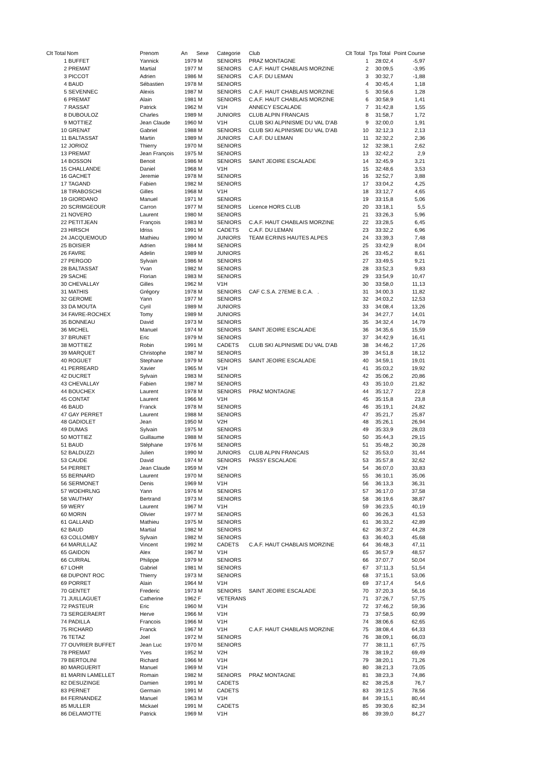| Clt Total | Nom | Prenom | An | Sexe | | Categorie | Club | Clt Total | Tps Total | Point Course |
| --- | --- | --- | --- | --- | --- | --- | --- | --- | --- | --- |
| 1 | BUFFET | Yannick | 1979 | M | | SENIORS | PRAZ MONTAGNE | 1 | 28:02,4 | -5,97 |
| 2 | PREMAT | Martial | 1977 | M | | SENIORS | C.A.F. HAUT CHABLAIS MORZINE | 2 | 30:09,5 | -3,95 |
| 3 | PICCOT | Adrien | 1986 | M | | SENIORS | C.A.F. DU LEMAN | 3 | 30:32,7 | -1,88 |
| 4 | BAUD | Sébastien | 1978 | M | | SENIORS | | 4 | 30:45,4 | 1,18 |
| 5 | SEVENNEC | Alexis | 1987 | M | | SENIORS | C.A.F. HAUT CHABLAIS MORZINE | 5 | 30:56,6 | 1,28 |
| 6 | PREMAT | Alain | 1981 | M | | SENIORS | C.A.F. HAUT CHABLAIS MORZINE | 6 | 30:58,9 | 1,41 |
| 7 | RASSAT | Patrick | 1962 | M | | V1H | ANNECY ESCALADE | 7 | 31:42,8 | 1,55 |
| 8 | DUBOULOZ | Charles | 1989 | M | | JUNIORS | CLUB ALPIN FRANCAIS | 8 | 31:58,7 | 1,72 |
| 9 | MOTTIEZ | Jean Claude | 1960 | M | | V1H | CLUB SKI ALPINISME DU VAL D'AB | 9 | 32:00,0 | 1,91 |
| 10 | GRENAT | Gabriel | 1988 | M | | SENIORS | CLUB SKI ALPINISME DU VAL D'AB | 10 | 32:12,3 | 2,13 |
| 11 | BALTASSAT | Martin | 1989 | M | | JUNIORS | C.A.F. DU LEMAN | 11 | 32:32,2 | 2,36 |
| 12 | JORIOZ | Thierry | 1970 | M | | SENIORS | | 12 | 32:38,1 | 2,62 |
| 13 | PREMAT | Jean François | 1975 | M | | SENIORS | | 13 | 32:42,2 | 2,9 |
| 14 | BOSSON | Benoit | 1986 | M | | SENIORS | SAINT JEOIRE ESCALADE | 14 | 32:45,9 | 3,21 |
| 15 | CHALLANDE | Daniel | 1968 | M | | V1H | | 15 | 32:48,6 | 3,53 |
| 16 | GACHET | Jeremie | 1978 | M | | SENIORS | | 16 | 32:52,7 | 3,88 |
| 17 | TAGAND | Fabien | 1982 | M | | SENIORS | | 17 | 33:04,2 | 4,25 |
| 18 | TIRABOSCHI | Gilles | 1968 | M | | V1H | | 18 | 33:12,7 | 4,65 |
| 19 | GIORDANO | Manuel | 1971 | M | | SENIORS | | 19 | 33:15,8 | 5,06 |
| 20 | SCRIMGEOUR | Carron | 1977 | M | | SENIORS | Licence HORS CLUB | 20 | 33:18,1 | 5,5 |
| 21 | NOVERO | Laurent | 1980 | M | | SENIORS | | 21 | 33:26,3 | 5,96 |
| 22 | PETITJEAN | François | 1983 | M | | SENIORS | C.A.F. HAUT CHABLAIS MORZINE | 22 | 33:28,5 | 6,45 |
| 23 | HIRSCH | Idriss | 1991 | M | | CADETS | C.A.F. DU LEMAN | 23 | 33:32,2 | 6,96 |
| 24 | JACQUEMOUD | Mathieu | 1990 | M | | JUNIORS | TEAM ECRINS HAUTES ALPES | 24 | 33:39,3 | 7,48 |
| 25 | BOISIER | Adrien | 1984 | M | | SENIORS | | 25 | 33:42,9 | 8,04 |
| 26 | FAVRE | Adelin | 1989 | M | | JUNIORS | | 26 | 33:45,2 | 8,61 |
| 27 | PERGOD | Sylvain | 1986 | M | | SENIORS | | 27 | 33:49,5 | 9,21 |
| 28 | BALTASSAT | Yvan | 1982 | M | | SENIORS | | 28 | 33:52,3 | 9,83 |
| 29 | SACHE | Florian | 1983 | M | | SENIORS | | 29 | 33:54,9 | 10,47 |
| 30 | CHEVALLAY | Gilles | 1962 | M | | V1H | | 30 | 33:58,0 | 11,13 |
| 31 | MATHIS | Grégory | 1978 | M | | SENIORS | CAF C.S.A. 27EME B.C.A. . | 31 | 34:00,3 | 11,82 |
| 32 | GEROME | Yann | 1977 | M | | SENIORS | | 32 | 34:03,2 | 12,53 |
| 33 | DA MOUTA | Cyril | 1989 | M | | JUNIORS | | 33 | 34:08,4 | 13,26 |
| 34 | FAVRE-ROCHEX | Tomy | 1989 | M | | JUNIORS | | 34 | 34:27,7 | 14,01 |
| 35 | BONNEAU | David | 1973 | M | | SENIORS | | 35 | 34:32,4 | 14,79 |
| 36 | MICHEL | Manuel | 1974 | M | | SENIORS | SAINT JEOIRE ESCALADE | 36 | 34:35,6 | 15,59 |
| 37 | BRUNET | Eric | 1979 | M | | SENIORS | | 37 | 34:42,9 | 16,41 |
| 38 | MOTTIEZ | Robin | 1991 | M | | CADETS | CLUB SKI ALPINISME DU VAL D'AB | 38 | 34:46,2 | 17,26 |
| 39 | MARQUET | Christophe | 1987 | M | | SENIORS | | 39 | 34:51,8 | 18,12 |
| 40 | ROGUET | Stephane | 1979 | M | | SENIORS | SAINT JEOIRE ESCALADE | 40 | 34:59,1 | 19,01 |
| 41 | PERREARD | Xavier | 1965 | M | | V1H | | 41 | 35:03,2 | 19,92 |
| 42 | DUCRET | Sylvain | 1983 | M | | SENIORS | | 42 | 35:06,2 | 20,86 |
| 43 | CHEVALLAY | Fabien | 1987 | M | | SENIORS | | 43 | 35:10,0 | 21,82 |
| 44 | BOUCHEX | Laurent | 1978 | M | | SENIORS | PRAZ MONTAGNE | 44 | 35:12,7 | 22,8 |
| 45 | CONTAT | Laurent | 1966 | M | | V1H | | 45 | 35:15,8 | 23,8 |
| 46 | BAUD | Franck | 1978 | M | | SENIORS | | 46 | 35:19,1 | 24,82 |
| 47 | GAY PERRET | Laurent | 1988 | M | | SENIORS | | 47 | 35:21,7 | 25,87 |
| 48 | GADIOLET | Jean | 1950 | M | | V2H | | 48 | 35:26,1 | 26,94 |
| 49 | DUMAS | Sylvain | 1975 | M | | SENIORS | | 49 | 35:33,9 | 28,03 |
| 50 | MOTTIEZ | Guillaume | 1988 | M | | SENIORS | | 50 | 35:44,3 | 29,15 |
| 51 | BAUD | Stéphane | 1976 | M | | SENIORS | | 51 | 35:48,2 | 30,28 |
| 52 | BALDUZZI | Julien | 1990 | M | | JUNIORS | CLUB ALPIN FRANCAIS | 52 | 35:53,0 | 31,44 |
| 53 | CAUDE | David | 1974 | M | | SENIORS | PASSY ESCALADE | 53 | 35:57,8 | 32,62 |
| 54 | PERRET | Jean Claude | 1959 | M | | V2H | | 54 | 36:07,0 | 33,83 |
| 55 | BERNARD | Laurent | 1970 | M | | SENIORS | | 55 | 36:10,1 | 35,06 |
| 56 | SERMONET | Denis | 1969 | M | | V1H | | 56 | 36:13,3 | 36,31 |
| 57 | WOEHRLNG | Yann | 1976 | M | | SENIORS | | 57 | 36:17,0 | 37,58 |
| 58 | VAUTHAY | Bertrand | 1973 | M | | SENIORS | | 58 | 36:19,6 | 38,87 |
| 59 | WERY | Laurent | 1967 | M | | V1H | | 59 | 36:23,5 | 40,19 |
| 60 | MORIN | Olivier | 1977 | M | | SENIORS | | 60 | 36:26,3 | 41,53 |
| 61 | GALLAND | Mathieu | 1975 | M | | SENIORS | | 61 | 36:33,2 | 42,89 |
| 62 | BAUD | Martial | 1982 | M | | SENIORS | | 62 | 36:37,2 | 44,28 |
| 63 | COLLOMBY | Sylvain | 1982 | M | | SENIORS | | 63 | 36:40,3 | 45,68 |
| 64 | MARULLAZ | Vincent | 1992 | M | | CADETS | C.A.F. HAUT CHABLAIS MORZINE | 64 | 36:48,3 | 47,11 |
| 65 | GAIDON | Alex | 1967 | M | | V1H | | 65 | 36:57,9 | 48,57 |
| 66 | CURRAL | Philippe | 1979 | M | | SENIORS | | 66 | 37:07,7 | 50,04 |
| 67 | LOHR | Gabriel | 1981 | M | | SENIORS | | 67 | 37:11,3 | 51,54 |
| 68 | DUPONT ROC | Thierry | 1973 | M | | SENIORS | | 68 | 37:15,1 | 53,06 |
| 69 | PORRET | Alain | 1964 | M | | V1H | | 69 | 37:17,4 | 54,6 |
| 70 | GENTET | Frederic | 1973 | M | | SENIORS | SAINT JEOIRE ESCALADE | 70 | 37:20,3 | 56,16 |
| 71 | JUILLAGUET | Catherine | 1962 | F | | VETERANS | | 71 | 37:26,7 | 57,75 |
| 72 | PASTEUR | Eric | 1960 | M | | V1H | | 72 | 37:46,2 | 59,36 |
| 73 | SERGERAERT | Herve | 1966 | M | | V1H | | 73 | 37:58,5 | 60,99 |
| 74 | PADILLA | Francois | 1966 | M | | V1H | | 74 | 38:06,6 | 62,65 |
| 75 | RICHARD | Franck | 1967 | M | | V1H | C.A.F. HAUT CHABLAIS MORZINE | 75 | 38:08,4 | 64,33 |
| 76 | TETAZ | Joel | 1972 | M | | SENIORS | | 76 | 38:09,1 | 66,03 |
| 77 | OUVRIER BUFFET | Jean Luc | 1970 | M | | SENIORS | | 77 | 38:11,1 | 67,75 |
| 78 | PREMAT | Yves | 1952 | M | | V2H | | 78 | 38:19,2 | 69,49 |
| 79 | BERTOLINI | Richard | 1966 | M | | V1H | | 79 | 38:20,1 | 71,26 |
| 80 | MARGUERIT | Manuel | 1969 | M | | V1H | | 80 | 38:21,3 | 73,05 |
| 81 | MARIN LAMELLET | Romain | 1982 | M | | SENIORS | PRAZ MONTAGNE | 81 | 38:23,3 | 74,86 |
| 82 | DESUZINGE | Damien | 1991 | M | | CADETS | | 82 | 38:25,8 | 76,7 |
| 83 | PERNET | Germain | 1991 | M | | CADETS | | 83 | 39:12,5 | 78,56 |
| 84 | FERNANDEZ | Manuel | 1963 | M | | V1H | | 84 | 39:15,1 | 80,44 |
| 85 | MULLER | Mickael | 1991 | M | | CADETS | | 85 | 39:30,6 | 82,34 |
| 86 | DELAMOTTE | Patrick | 1969 | M | | V1H | | 86 | 39:39,0 | 84,27 |